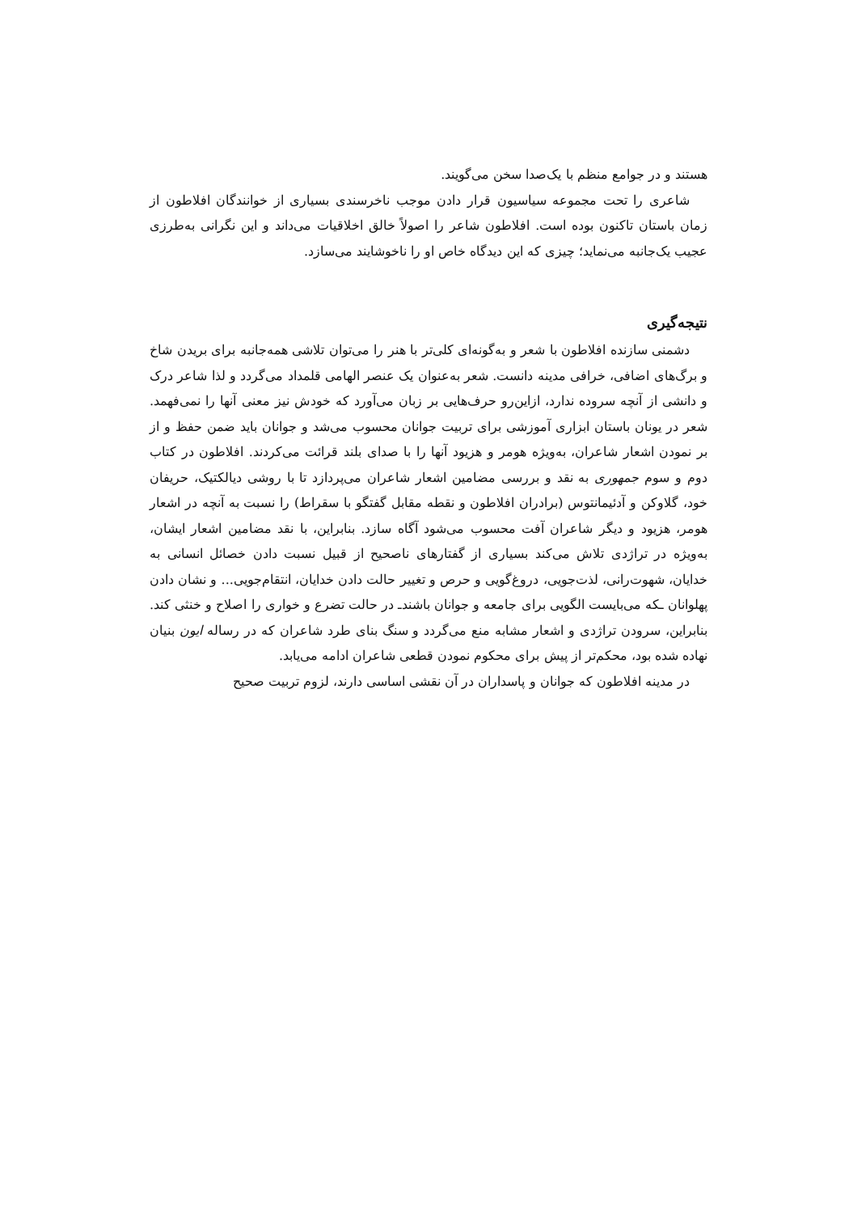هستند و در جوامع منظم با یک‌صدا سخن می‌گویند.
شاعری را تحت مجموعه سیاسیون قرار دادن موجب ناخرسندی بسیاری از خوانندگان افلاطون از زمان باستان تاکنون بوده است. افلاطون شاعر را اصولاً خالق اخلاقیات می‌داند و این نگرانی به‌طرزی عجیب یک‌جانبه می‌نماید؛ چیزی که این دیدگاه خاص او را ناخوشایند می‌سازد.
نتیجه‌گیری
دشمنی سازنده افلاطون با شعر و به‌گونه‌ای کلی‌تر با هنر را می‌توان تلاشی همه‌جانبه برای بریدن شاخ و برگ‌های اضافی، خرافی مدینه دانست. شعر به‌عنوان یک عنصر الهامی قلمداد می‌گردد و لذا شاعر درک و دانشی از آنچه سروده ندارد، ازاین‌رو حرف‌هایی بر زبان می‌آورد که خودش نیز معنی آنها را نمی‌فهمد. شعر در یونان باستان ابزاری آموزشی برای تربیت جوانان محسوب می‌شد و جوانان باید ضمن حفظ و از بر نمودن اشعار شاعران، به‌ویژه هومر و هزیود آنها را با صدای بلند قرائت می‌کردند. افلاطون در کتاب دوم و سوم جمهوری به نقد و بررسی مضامین اشعار شاعران می‌پردازد تا با روشی دیالکتیک، حریفان خود، گلاوکن و آدئیمانتوس (برادران افلاطون و نقطه مقابل گفتگو با سقراط) را نسبت به آنچه در اشعار هومر، هزیود و دیگر شاعران آفت محسوب می‌شود آگاه سازد. بنابراین، با نقد مضامین اشعار ایشان، به‌ویژه در تراژدی تلاش می‌کند بسیاری از گفتارهای ناصحیح از قبیل نسبت دادن خصائل انسانی به خدایان، شهوت‌رانی، لذت‌جویی، دروغ‌گویی و حرص و تغییر حالت دادن خدایان، انتقام‌جویی... و نشان دادن پهلوانان ـکه می‌بایست الگویی برای جامعه و جوانان باشندـ در حالت تضرع و خواری را اصلاح و خنثی کند. بنابراین، سرودن تراژدی و اشعار مشابه منع می‌گردد و سنگ بنای طرد شاعران که در رساله ایون بنیان نهاده شده بود، محکم‌تر از پیش برای محکوم نمودن قطعی شاعران ادامه می‌یابد.
در مدینه افلاطون که جوانان و پاسداران در آن نقشی اساسی دارند، لزوم تربیت صحیح